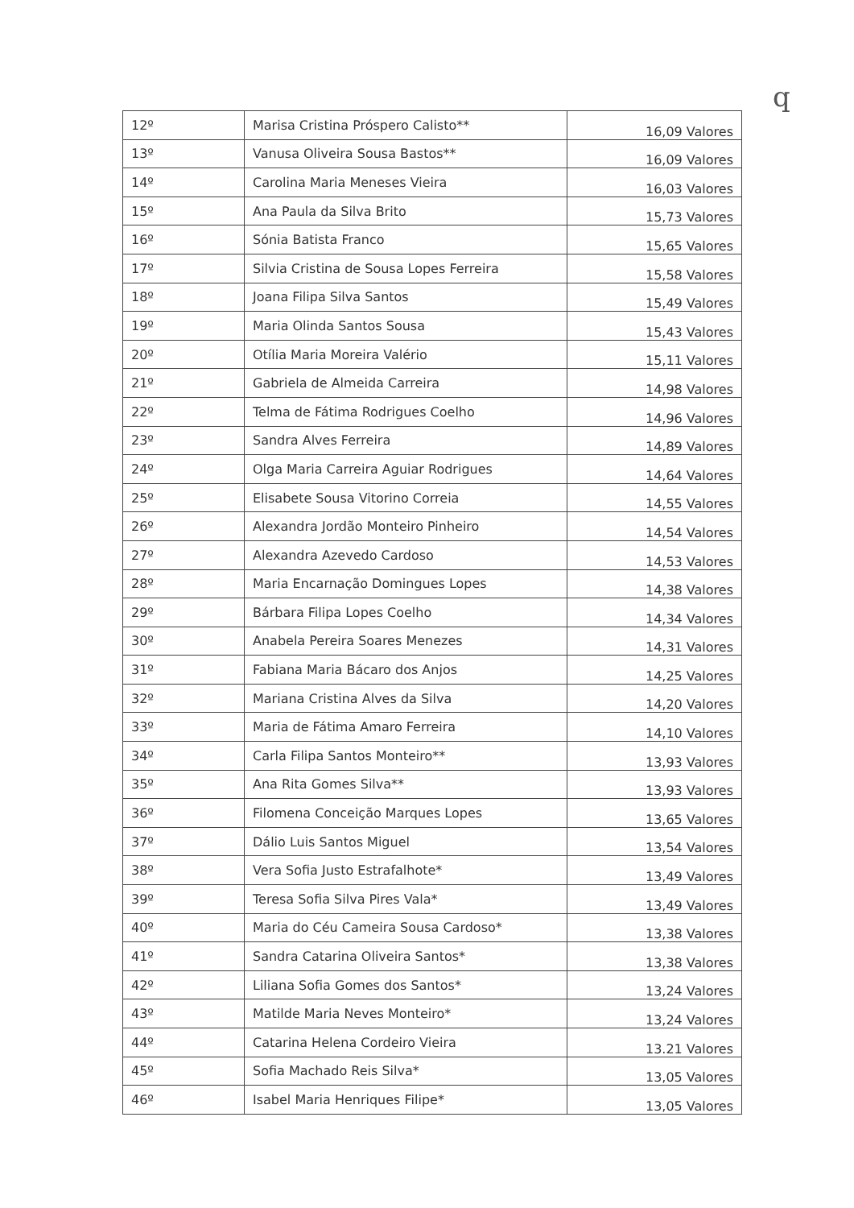q
| 12º | Marisa Cristina Próspero Calisto** | 16,09 Valores |
| 13º | Vanusa Oliveira Sousa Bastos** | 16,09 Valores |
| 14º | Carolina Maria Meneses Vieira | 16,03 Valores |
| 15º | Ana Paula da Silva Brito | 15,73 Valores |
| 16º | Sónia Batista Franco | 15,65 Valores |
| 17º | Silvia Cristina de Sousa Lopes Ferreira | 15,58 Valores |
| 18º | Joana Filipa Silva Santos | 15,49 Valores |
| 19º | Maria Olinda Santos Sousa | 15,43 Valores |
| 20º | Otília Maria Moreira Valério | 15,11 Valores |
| 21º | Gabriela de Almeida Carreira | 14,98 Valores |
| 22º | Telma de Fátima Rodrigues Coelho | 14,96 Valores |
| 23º | Sandra Alves Ferreira | 14,89 Valores |
| 24º | Olga Maria Carreira Aguiar Rodrigues | 14,64 Valores |
| 25º | Elisabete Sousa Vitorino Correia | 14,55 Valores |
| 26º | Alexandra Jordão Monteiro Pinheiro | 14,54 Valores |
| 27º | Alexandra Azevedo Cardoso | 14,53 Valores |
| 28º | Maria Encarnação Domingues Lopes | 14,38 Valores |
| 29º | Bárbara Filipa Lopes Coelho | 14,34 Valores |
| 30º | Anabela Pereira Soares Menezes | 14,31 Valores |
| 31º | Fabiana Maria Bácaro dos Anjos | 14,25 Valores |
| 32º | Mariana Cristina Alves da Silva | 14,20 Valores |
| 33º | Maria de Fátima Amaro Ferreira | 14,10 Valores |
| 34º | Carla Filipa Santos Monteiro** | 13,93 Valores |
| 35º | Ana Rita Gomes Silva** | 13,93 Valores |
| 36º | Filomena Conceição Marques Lopes | 13,65 Valores |
| 37º | Dálio Luis Santos Miguel | 13,54 Valores |
| 38º | Vera Sofia Justo Estrafalhote* | 13,49 Valores |
| 39º | Teresa Sofia Silva Pires Vala* | 13,49 Valores |
| 40º | Maria do Céu Cameira Sousa Cardoso* | 13,38 Valores |
| 41º | Sandra Catarina Oliveira Santos* | 13,38 Valores |
| 42º | Liliana Sofia Gomes dos Santos* | 13,24 Valores |
| 43º | Matilde Maria Neves Monteiro* | 13,24 Valores |
| 44º | Catarina Helena Cordeiro Vieira | 13.21 Valores |
| 45º | Sofia Machado Reis Silva* | 13,05 Valores |
| 46º | Isabel Maria Henriques Filipe* | 13,05 Valores |